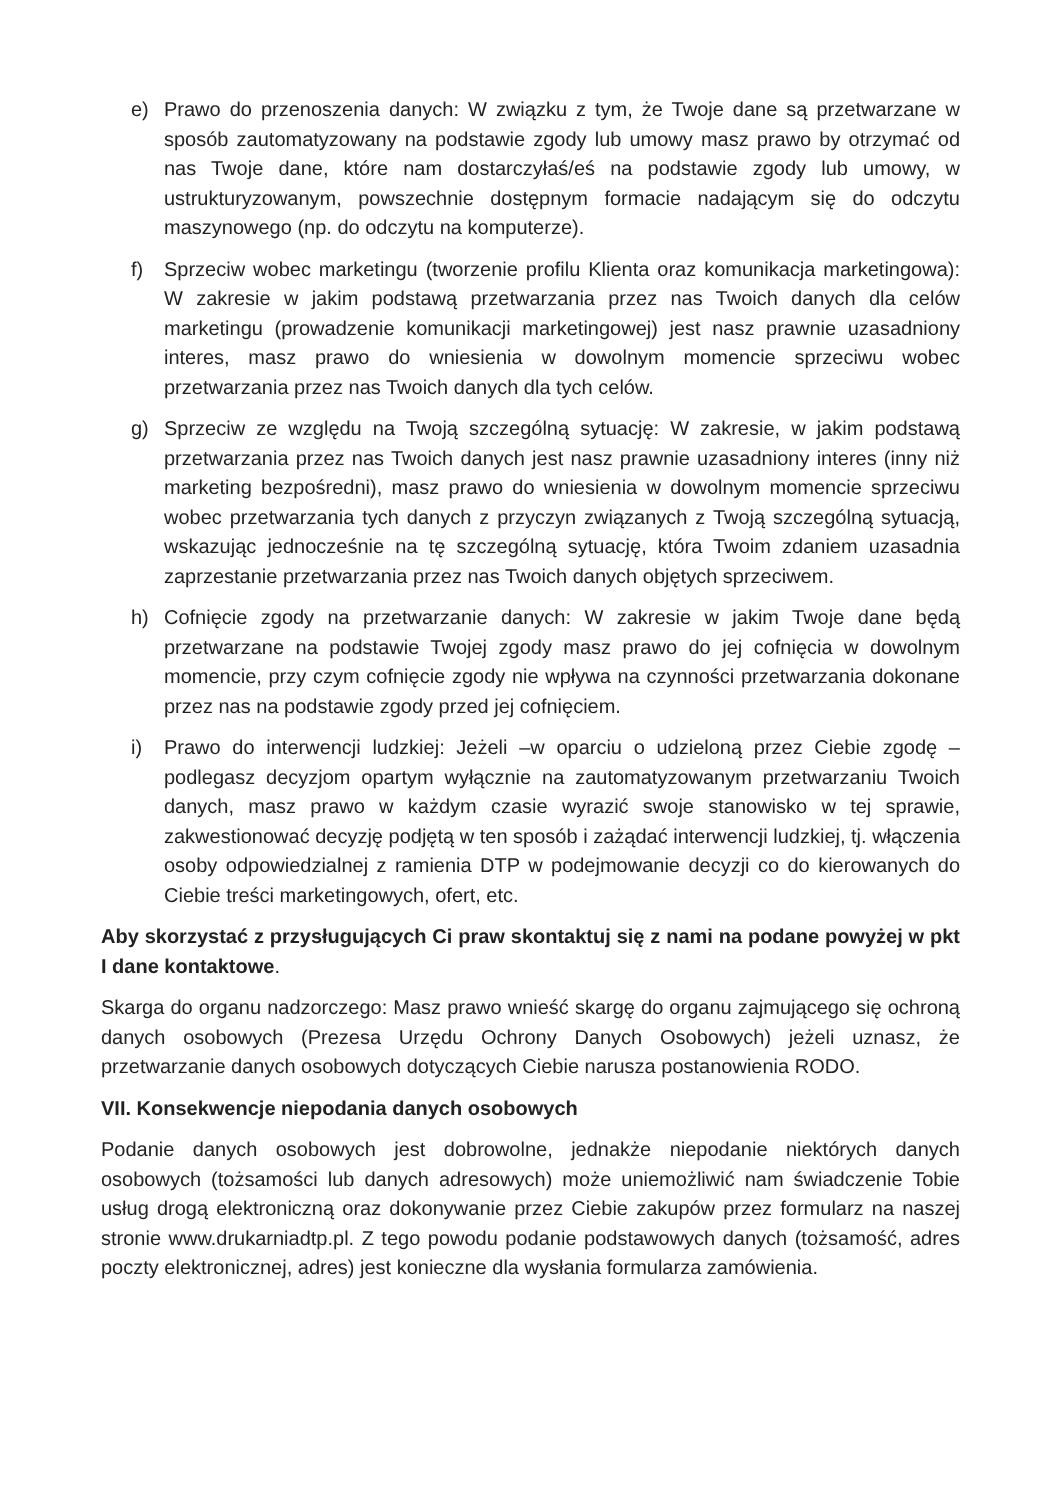e) Prawo do przenoszenia danych: W związku z tym, że Twoje dane są przetwarzane w sposób zautomatyzowany na podstawie zgody lub umowy masz prawo by otrzymać od nas Twoje dane, które nam dostarczyłaś/eś na podstawie zgody lub umowy, w ustrukturyzowanym, powszechnie dostępnym formacie nadającym się do odczytu maszynowego (np. do odczytu na komputerze).
f) Sprzeciw wobec marketingu (tworzenie profilu Klienta oraz komunikacja marketingowa): W zakresie w jakim podstawą przetwarzania przez nas Twoich danych dla celów marketingu (prowadzenie komunikacji marketingowej) jest nasz prawnie uzasadniony interes, masz prawo do wniesienia w dowolnym momencie sprzeciwu wobec przetwarzania przez nas Twoich danych dla tych celów.
g) Sprzeciw ze względu na Twoją szczególną sytuację: W zakresie, w jakim podstawą przetwarzania przez nas Twoich danych jest nasz prawnie uzasadniony interes (inny niż marketing bezpośredni), masz prawo do wniesienia w dowolnym momencie sprzeciwu wobec przetwarzania tych danych z przyczyn związanych z Twoją szczególną sytuacją, wskazując jednocześnie na tę szczególną sytuację, która Twoim zdaniem uzasadnia zaprzestanie przetwarzania przez nas Twoich danych objętych sprzeciwem.
h) Cofnięcie zgody na przetwarzanie danych: W zakresie w jakim Twoje dane będą przetwarzane na podstawie Twojej zgody masz prawo do jej cofnięcia w dowolnym momencie, przy czym cofnięcie zgody nie wpływa na czynności przetwarzania dokonane przez nas na podstawie zgody przed jej cofnięciem.
i) Prawo do interwencji ludzkiej: Jeżeli –w oparciu o udzieloną przez Ciebie zgodę – podlegasz decyzjom opartym wyłącznie na zautomatyzowanym przetwarzaniu Twoich danych, masz prawo w każdym czasie wyrazić swoje stanowisko w tej sprawie, zakwestionować decyzję podjętą w ten sposób i zażądać interwencji ludzkiej, tj. włączenia osoby odpowiedzialnej z ramienia DTP w podejmowanie decyzji co do kierowanych do Ciebie treści marketingowych, ofert, etc.
Aby skorzystać z przysługujących Ci praw skontaktuj się z nami na podane powyżej w pkt I dane kontaktowe.
Skarga do organu nadzorczego: Masz prawo wnieść skargę do organu zajmującego się ochroną danych osobowych (Prezesa Urzędu Ochrony Danych Osobowych) jeżeli uznasz, że przetwarzanie danych osobowych dotyczących Ciebie narusza postanowienia RODO.
VII. Konsekwencje niepodania danych osobowych
Podanie danych osobowych jest dobrowolne, jednakże niepodanie niektórych danych osobowych (tożsamości lub danych adresowych) może uniemożliwić nam świadczenie Tobie usług drogą elektroniczną oraz dokonywanie przez Ciebie zakupów przez formularz na naszej stronie www.drukarniadtp.pl. Z tego powodu podanie podstawowych danych (tożsamość, adres poczty elektronicznej, adres) jest konieczne dla wysłania formularza zamówienia.